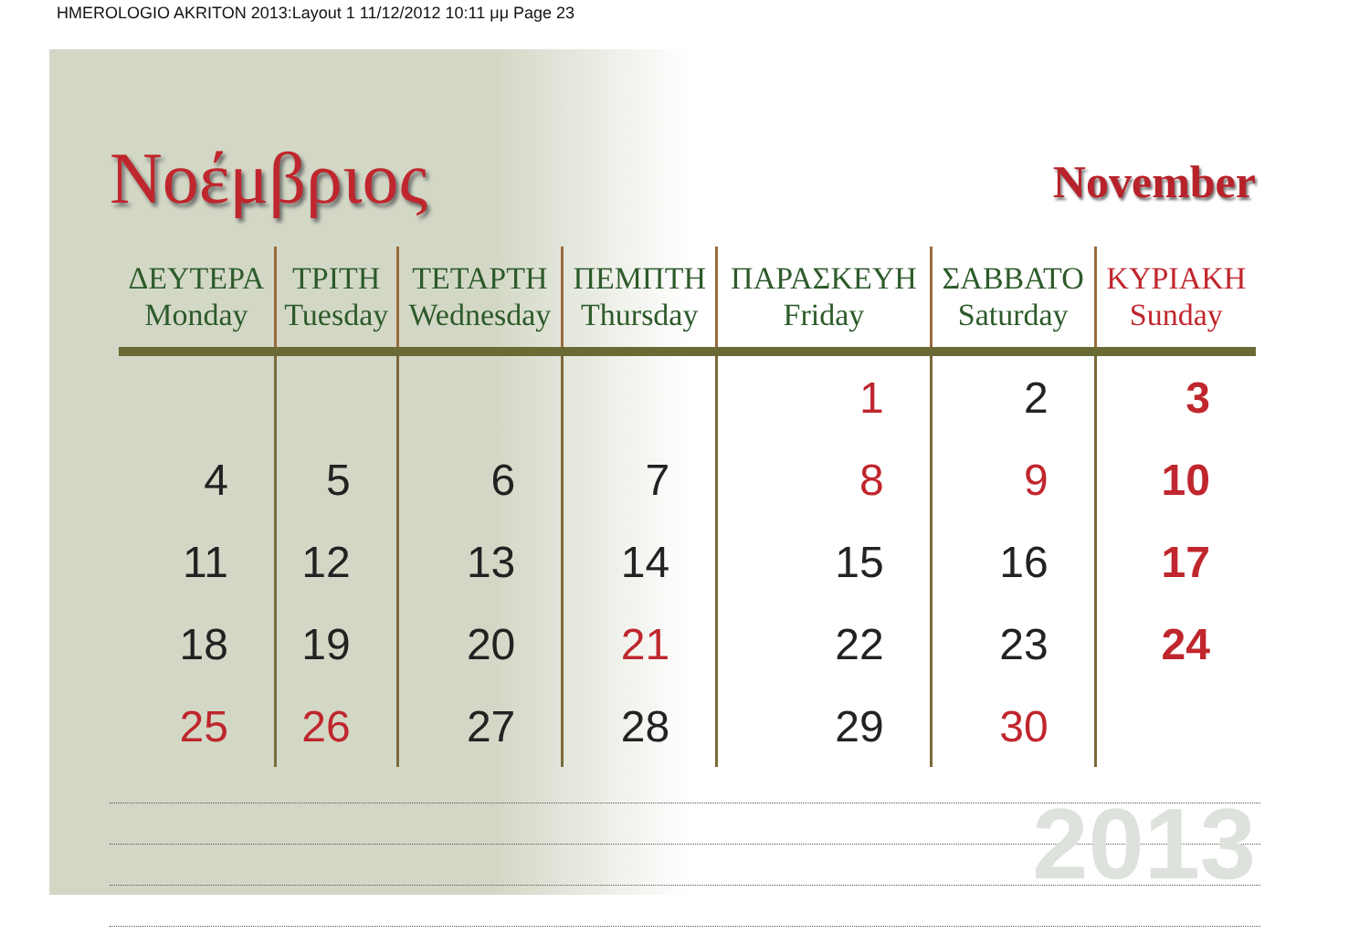HMEROLOGIO AKRITON 2013:Layout 1 11/12/2012 10:11 μμ Page 23
Νοέμβριος
November
| ΔΕΥΤΕΡΑ Monday | ΤΡΙΤΗ Tuesday | ΤΕΤΑΡΤΗ Wednesday | ΠΕΜΠΤΗ Thursday | ΠΑΡΑΣΚΕΥΗ Friday | ΣΑΒΒΑΤΟ Saturday | ΚΥΡΙΑΚΗ Sunday |
| --- | --- | --- | --- | --- | --- | --- |
| | | | | 1 | 2 | 3 |
| 4 | 5 | 6 | 7 | 8 | 9 | 10 |
| 11 | 12 | 13 | 14 | 15 | 16 | 17 |
| 18 | 19 | 20 | 21 | 22 | 23 | 24 |
| 25 | 26 | 27 | 28 | 29 | 30 | |
2013